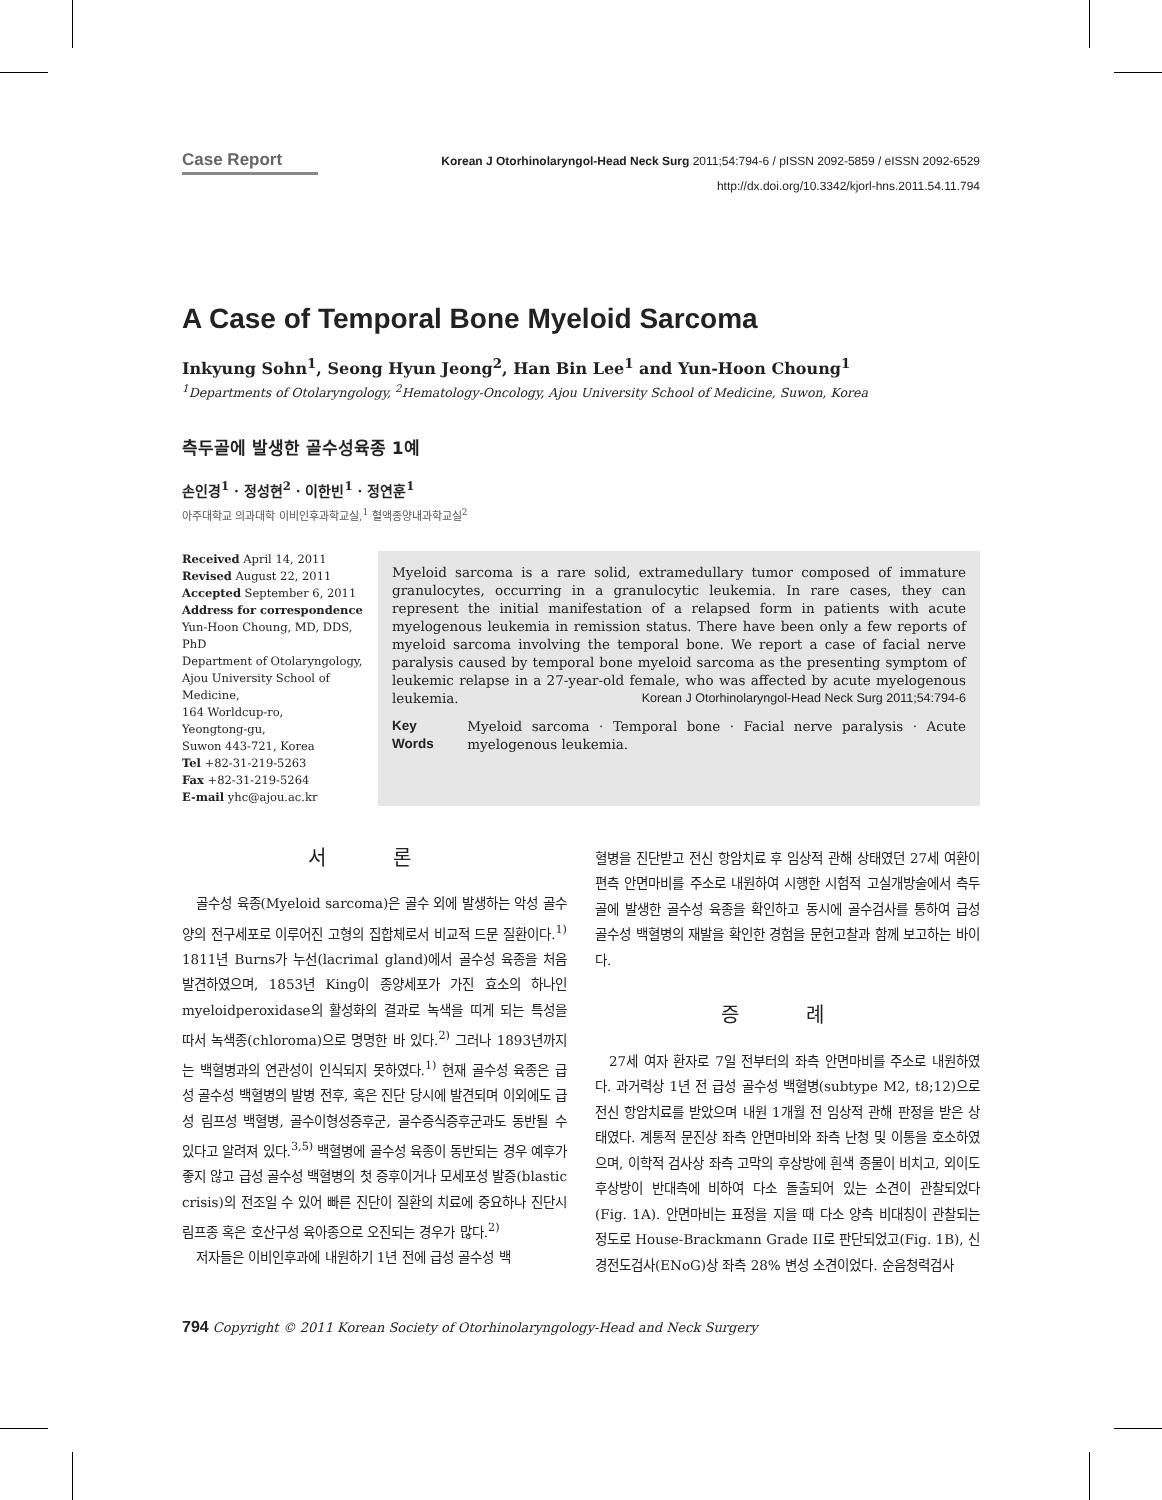Case Report Korean J Otorhinolaryngol-Head Neck Surg 2011;54:794-6 / pISSN 2092-5859 / eISSN 2092-6529
http://dx.doi.org/10.3342/kjorl-hns.2011.54.11.794
A Case of Temporal Bone Myeloid Sarcoma
Inkyung Sohn<sup>1</sup>, Seong Hyun Jeong<sup>2</sup>, Han Bin Lee<sup>1</sup> and Yun-Hoon Choung<sup>1</sup>
<sup>1</sup> Departments of Otolaryngology, <sup>2</sup>Hematology-Oncology, Ajou University School of Medicine, Suwon, Korea
측두골에 발생한 골수성육종 1예
손인경<sup>1</sup> · 정성현<sup>2</sup> · 이한빈<sup>1</sup> · 정연훈<sup>1</sup>
아주대학교 의과대학 이비인후과학교실,<sup>1</sup> 혈액종양내과학교실<sup>2</sup>
Received April 14, 2011
Revised August 22, 2011
Accepted September 6, 2011
Address for correspondence
Yun-Hoon Choung, MD, DDS, PhD
Department of Otolaryngology,
Ajou University School of Medicine,
164 Worldcup-ro,
Yeongtong-gu,
Suwon 443-721, Korea
Tel +82-31-219-5263
Fax +82-31-219-5264
E-mail yhc@ajou.ac.kr
Myeloid sarcoma is a rare solid, extramedullary tumor composed of immature granulocytes, occurring in a granulocytic leukemia. In rare cases, they can represent the initial manifestation of a relapsed form in patients with acute myelogenous leukemia in remission status. There have been only a few reports of myeloid sarcoma involving the temporal bone. We report a case of facial nerve paralysis caused by temporal bone myeloid sarcoma as the presenting symptom of leukemic relapse in a 27-year-old female, who was affected by acute myelogenous leukemia. Korean J Otorhinolaryngol-Head Neck Surg 2011;54:794-6
Key Words Myeloid sarcoma · Temporal bone · Facial nerve paralysis · Acute myelogenous leukemia.
서 론
골수성 육종(Myeloid sarcoma)은 골수 외에 발생하는 악성 골수양의 전구세포로 이루어진 고형의 집합체로서 비교적 드문 질환이다.<sup>1)</sup> 1811년 Burns가 누선(lacrimal gland)에서 골수성 육종을 처음 발견하였으며, 1853년 King이 종양세포가 가진 효소의 하나인 myeloidperoxidase의 활성화의 결과로 녹색을 띠게 되는 특성을 따서 녹색종(chloroma)으로 명명한 바 있다.<sup>2)</sup> 그러나 1893년까지는 백혈병과의 연관성이 인식되지 못하였다.<sup>1)</sup> 현재 골수성 육종은 급성 골수성 백혈병의 발병 전후, 혹은 진단 당시에 발견되며 이외에도 급성 림프성 백혈병, 골수이형성증후군, 골수증식증후군과도 동반될 수 있다고 알려져 있다.<sup>3,5)</sup> 백혈병에 골수성 육종이 동반되는 경우 예후가 좋지 않고 급성 골수성 백혈병의 첫 증후이거나 모세포성 발증(blastic crisis)의 전조일 수 있어 빠른 진단이 질환의 치료에 중요하나 진단시 림프종 혹은 호산구성 육아종으로 오진되는 경우가 많다.<sup>2)</sup>
저자들은 이비인후과에 내원하기 1년 전에 급성 골수성 백
혈병을 진단받고 전신 항암치료 후 임상적 관해 상태였던 27세 여환이 편측 안면마비를 주소로 내원하여 시행한 시험적 고실개방술에서 측두골에 발생한 골수성 육종을 확인하고 동시에 골수검사를 통하여 급성 골수성 백혈병의 재발을 확인한 경험을 문헌고찰과 함께 보고하는 바이다.
증 례
27세 여자 환자로 7일 전부터의 좌측 안면마비를 주소로 내원하였다. 과거력상 1년 전 급성 골수성 백혈병(subtype M2, t8;12)으로 전신 항암치료를 받았으며 내원 1개월 전 임상적 관해 판정을 받은 상태였다. 계통적 문진상 좌측 안면마비와 좌측 난청 및 이통을 호소하였으며, 이학적 검사상 좌측 고막의 후상방에 흰색 종물이 비치고, 외이도 후상방이 반대측에 비하여 다소 돌출되어 있는 소견이 관찰되었다(Fig. 1A). 안면마비는 표정을 지을 때 다소 양측 비대칭이 관찰되는 정도로 House-Brackmann Grade II로 판단되었고(Fig. 1B), 신경전도검사(ENoG)상 좌측 28% 변성 소견이었다. 순음청력검사
794 Copyright © 2011 Korean Society of Otorhinolaryngology-Head and Neck Surgery